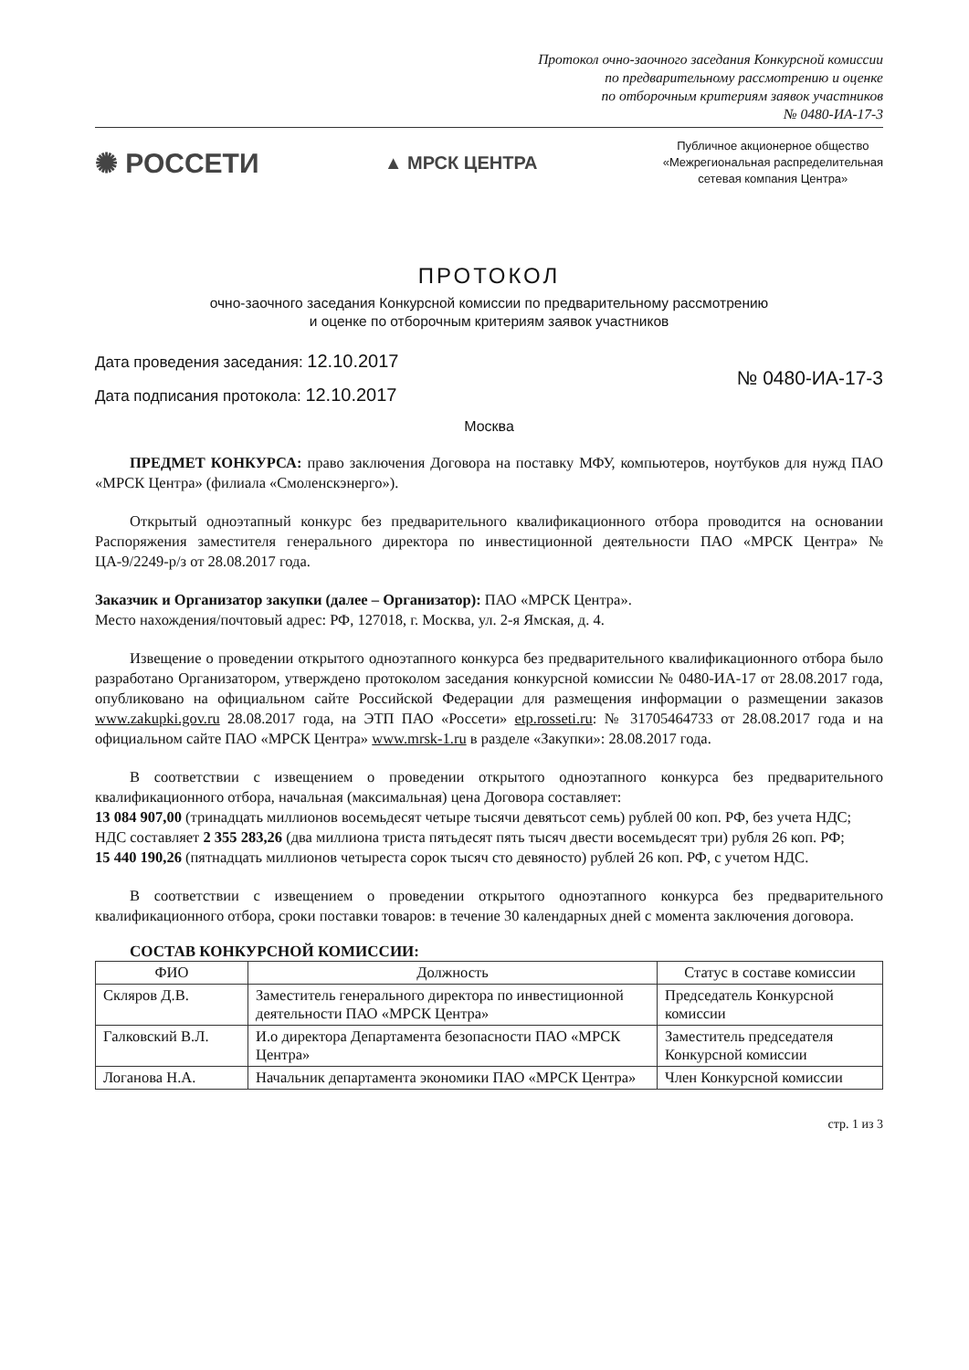Протокол очно-заочного заседания Конкурсной комиссии
по предварительному рассмотрению и оценке
по отборочным критериям заявок участников
№ 0480-ИА-17-3
✺ РОССЕТИ
▲ МРСК ЦЕНТРА
Публичное акционерное общество
«Межрегиональная распределительная
сетевая компания Центра»
ПРОТОКОЛ
очно-заочного заседания Конкурсной комиссии по предварительному рассмотрению
и оценке по отборочным критериям заявок участников
Дата проведения заседания: 12.10.2017
Дата подписания протокола: 12.10.2017
№ 0480-ИА-17-3
Москва
ПРЕДМЕТ КОНКУРСА: право заключения Договора на поставку МФУ, компьютеров, ноутбуков для нужд ПАО «МРСК Центра» (филиала «Смоленскэнерго»).
Открытый одноэтапный конкурс без предварительного квалификационного отбора проводится на основании Распоряжения заместителя генерального директора по инвестиционной деятельности ПАО «МРСК Центра» № ЦА-9/2249-р/з от 28.08.2017 года.
Заказчик и Организатор закупки (далее – Организатор): ПАО «МРСК Центра».
Место нахождения/почтовый адрес: РФ, 127018, г. Москва, ул. 2-я Ямская, д. 4.
Извещение о проведении открытого одноэтапного конкурса без предварительного квалификационного отбора было разработано Организатором, утверждено протоколом заседания конкурсной комиссии № 0480-ИА-17 от 28.08.2017 года, опубликовано на официальном сайте Российской Федерации для размещения информации о размещении заказов www.zakupki.gov.ru 28.08.2017 года, на ЭТП ПАО «Россети» etp.rosseti.ru: № 31705464733 от 28.08.2017 года и на официальном сайте ПАО «МРСК Центра» www.mrsk-1.ru в разделе «Закупки»: 28.08.2017 года.
В соответствии с извещением о проведении открытого одноэтапного конкурса без предварительного квалификационного отбора, начальная (максимальная) цена Договора составляет:
13 084 907,00 (тринадцать миллионов восемьдесят четыре тысячи девятьсот семь) рублей 00 коп. РФ, без учета НДС;
НДС составляет 2 355 283,26 (два миллиона триста пятьдесят пять тысяч двести восемьдесят три) рубля 26 коп. РФ;
15 440 190,26 (пятнадцать миллионов четыреста сорок тысяч сто девяносто) рублей 26 коп. РФ, с учетом НДС.
В соответствии с извещением о проведении открытого одноэтапного конкурса без предварительного квалификационного отбора, сроки поставки товаров: в течение 30 календарных дней с момента заключения договора.
СОСТАВ КОНКУРСНОЙ КОМИССИИ:
| ФИО | Должность | Статус в составе комиссии |
| --- | --- | --- |
| Скляров Д.В. | Заместитель генерального директора по инвестиционной деятельности ПАО «МРСК Центра» | Председатель Конкурсной комиссии |
| Галковский В.Л. | И.о директора Департамента безопасности ПАО «МРСК Центра» | Заместитель председателя Конкурсной комиссии |
| Логанова Н.А. | Начальник департамента экономики ПАО «МРСК Центра» | Член Конкурсной комиссии |
стр. 1 из 3